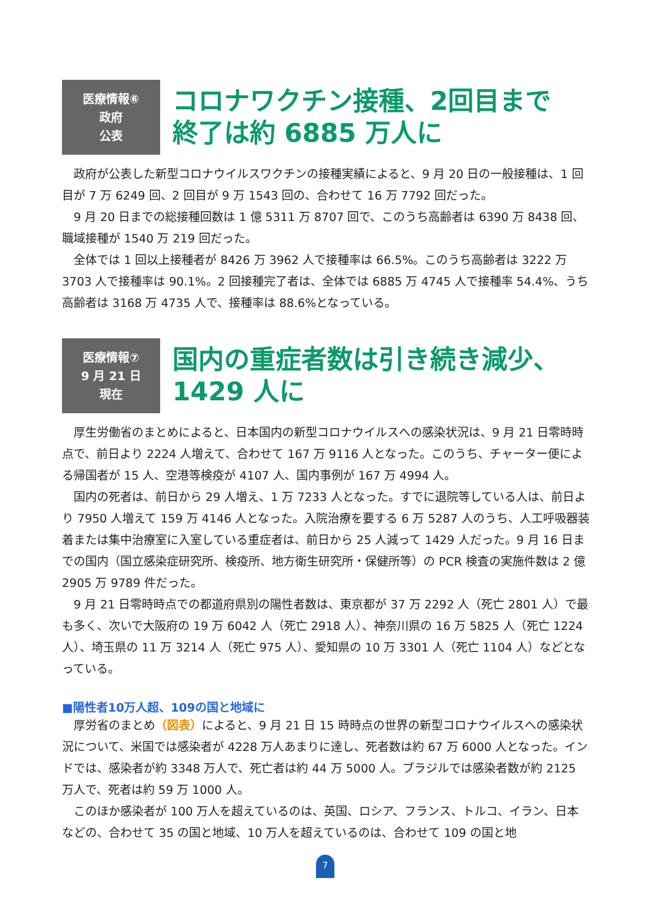医療情報⑥
政府
公表
コロナワクチン接種、2回目まで
終了は約 6885 万人に
政府が公表した新型コロナウイルスワクチンの接種実績によると、9 月 20 日の一般接種は、1 回目が 7 万 6249 回、2 回目が 9 万 1543 回の、合わせて 16 万 7792 回だった。
9 月 20 日までの総接種回数は 1 億 5311 万 8707 回で、このうち高齢者は 6390 万 8438 回、職域接種が 1540 万 219 回だった。
全体では 1 回以上接種者が 8426 万 3962 人で接種率は 66.5%。このうち高齢者は 3222 万 3703 人で接種率は 90.1%。2 回接種完了者は、全体では 6885 万 4745 人で接種率 54.4%、うち高齢者は 3168 万 4735 人で、接種率は 88.6%となっている。
医療情報⑦
9 月 21 日
現在
国内の重症者数は引き続き減少、
1429 人に
厚生労働省のまとめによると、日本国内の新型コロナウイルスへの感染状況は、9 月 21 日零時時点で、前日より 2224 人増えて、合わせて 167 万 9116 人となった。このうち、チャーター便による帰国者が 15 人、空港等検疫が 4107 人、国内事例が 167 万 4994 人。
国内の死者は、前日から 29 人増え、1 万 7233 人となった。すでに退院等している人は、前日より 7950 人増えて 159 万 4146 人となった。入院治療を要する 6 万 5287 人のうち、人工呼吸器装着または集中治療室に入室している重症者は、前日から 25 人減って 1429 人だった。9 月 16 日までの国内（国立感染症研究所、検疫所、地方衛生研究所・保健所等）の PCR 検査の実施件数は 2 億 2905 万 9789 件だった。
9 月 21 日零時時点での都道府県別の陽性者数は、東京都が 37 万 2292 人（死亡 2801 人）で最も多く、次いで大阪府の 19 万 6042 人（死亡 2918 人）、神奈川県の 16 万 5825 人（死亡 1224 人）、埼玉県の 11 万 3214 人（死亡 975 人）、愛知県の 10 万 3301 人（死亡 1104 人）などとなっている。
■陽性者10万人超、109の国と地域に
厚労省のまとめ（図表）によると、9 月 21 日 15 時時点の世界の新型コロナウイルスへの感染状況について、米国では感染者が 4228 万人あまりに達し、死者数は約 67 万 6000 人となった。インドでは、感染者が約 3348 万人で、死亡者は約 44 万 5000 人。ブラジルでは感染者数が約 2125 万人で、死者は約 59 万 1000 人。
このほか感染者が 100 万人を超えているのは、英国、ロシア、フランス、トルコ、イラン、日本などの、合わせて 35 の国と地域、10 万人を超えているのは、合わせて 109 の国と地
7